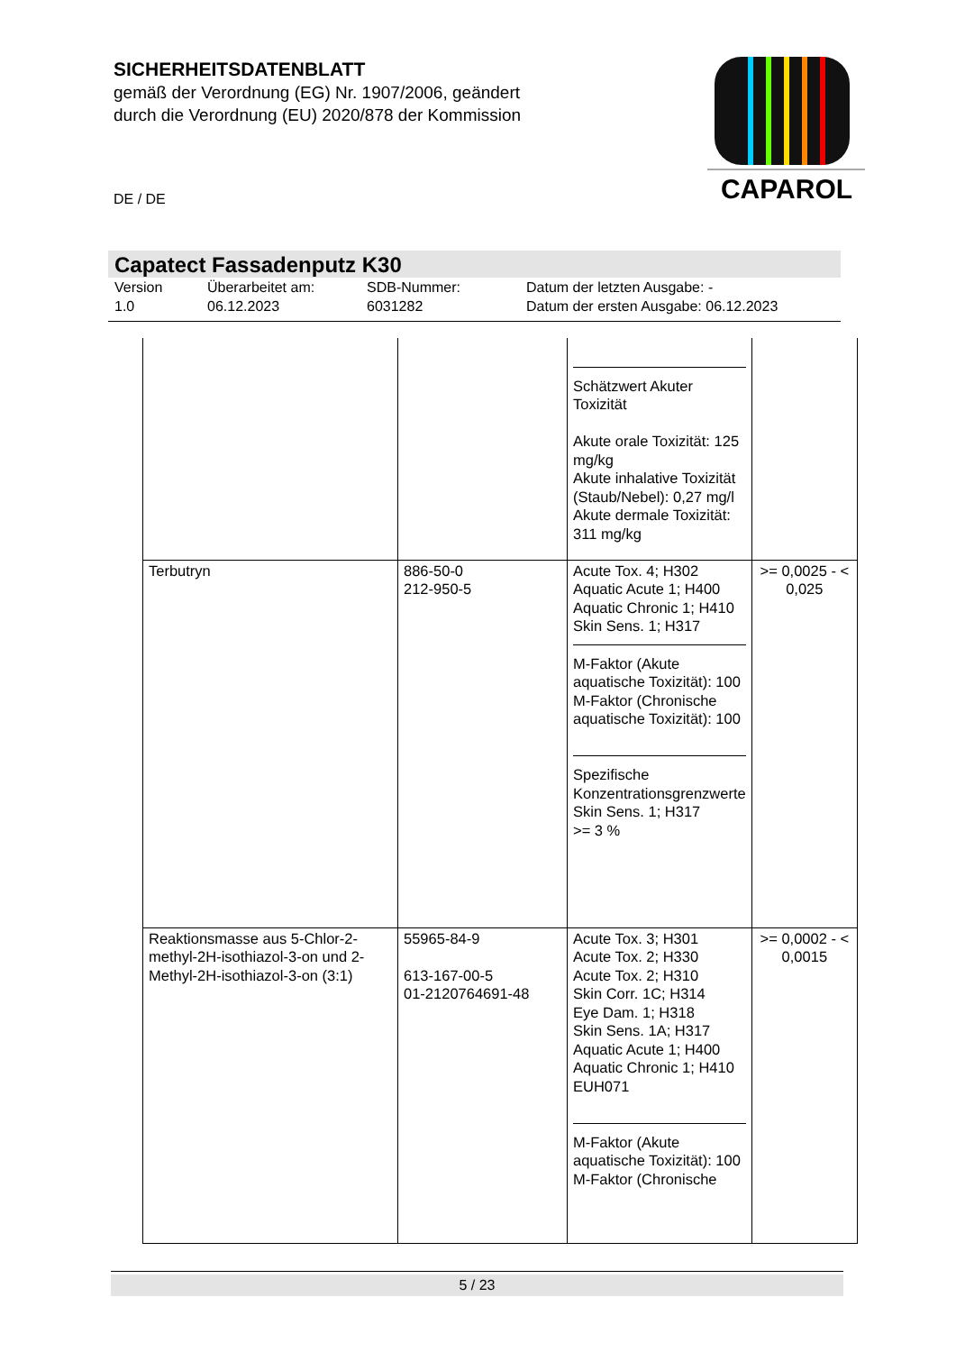SICHERHEITSDATENBLATT
gemäß der Verordnung (EG) Nr. 1907/2006, geändert
durch die Verordnung (EU) 2020/878 der Kommission
CAPAROL
DE / DE
Capatect Fassadenputz K30
Version
1.0
Überarbeitet am:
06.12.2023
SDB-Nummer:
6031282
Datum der letzten Ausgabe: -
Datum der ersten Ausgabe: 06.12.2023
| | | Schätzwert Akuter Toxizität Akute orale Toxizität: 125 mg/kg Akute inhalative Toxizität (Staub/Nebel): 0,27 mg/l Akute dermale Toxizität: 311 mg/kg | |
| Terbutryn | 886-50-0 212-950-5 | Acute Tox. 4; H302 Aquatic Acute 1; H400 Aquatic Chronic 1; H410 Skin Sens. 1; H317 M-Faktor (Akute aquatische Toxizität): 100 M-Faktor (Chronische aquatische Toxizität): 100 Spezifische Konzentrationsgrenzwerte Skin Sens. 1; H317 >= 3 % | >= 0,0025 - < 0,025 |
| Reaktionsmasse aus 5-Chlor-2-methyl-2H-isothiazol-3-on und 2-Methyl-2H-isothiazol-3-on (3:1) | 55965-84-9 613-167-00-5 01-2120764691-48 | Acute Tox. 3; H301 Acute Tox. 2; H330 Acute Tox. 2; H310 Skin Corr. 1C; H314 Eye Dam. 1; H318 Skin Sens. 1A; H317 Aquatic Acute 1; H400 Aquatic Chronic 1; H410 EUH071 M-Faktor (Akute aquatische Toxizität): 100 M-Faktor (Chronische | >= 0,0002 - < 0,0015 |
5 / 23